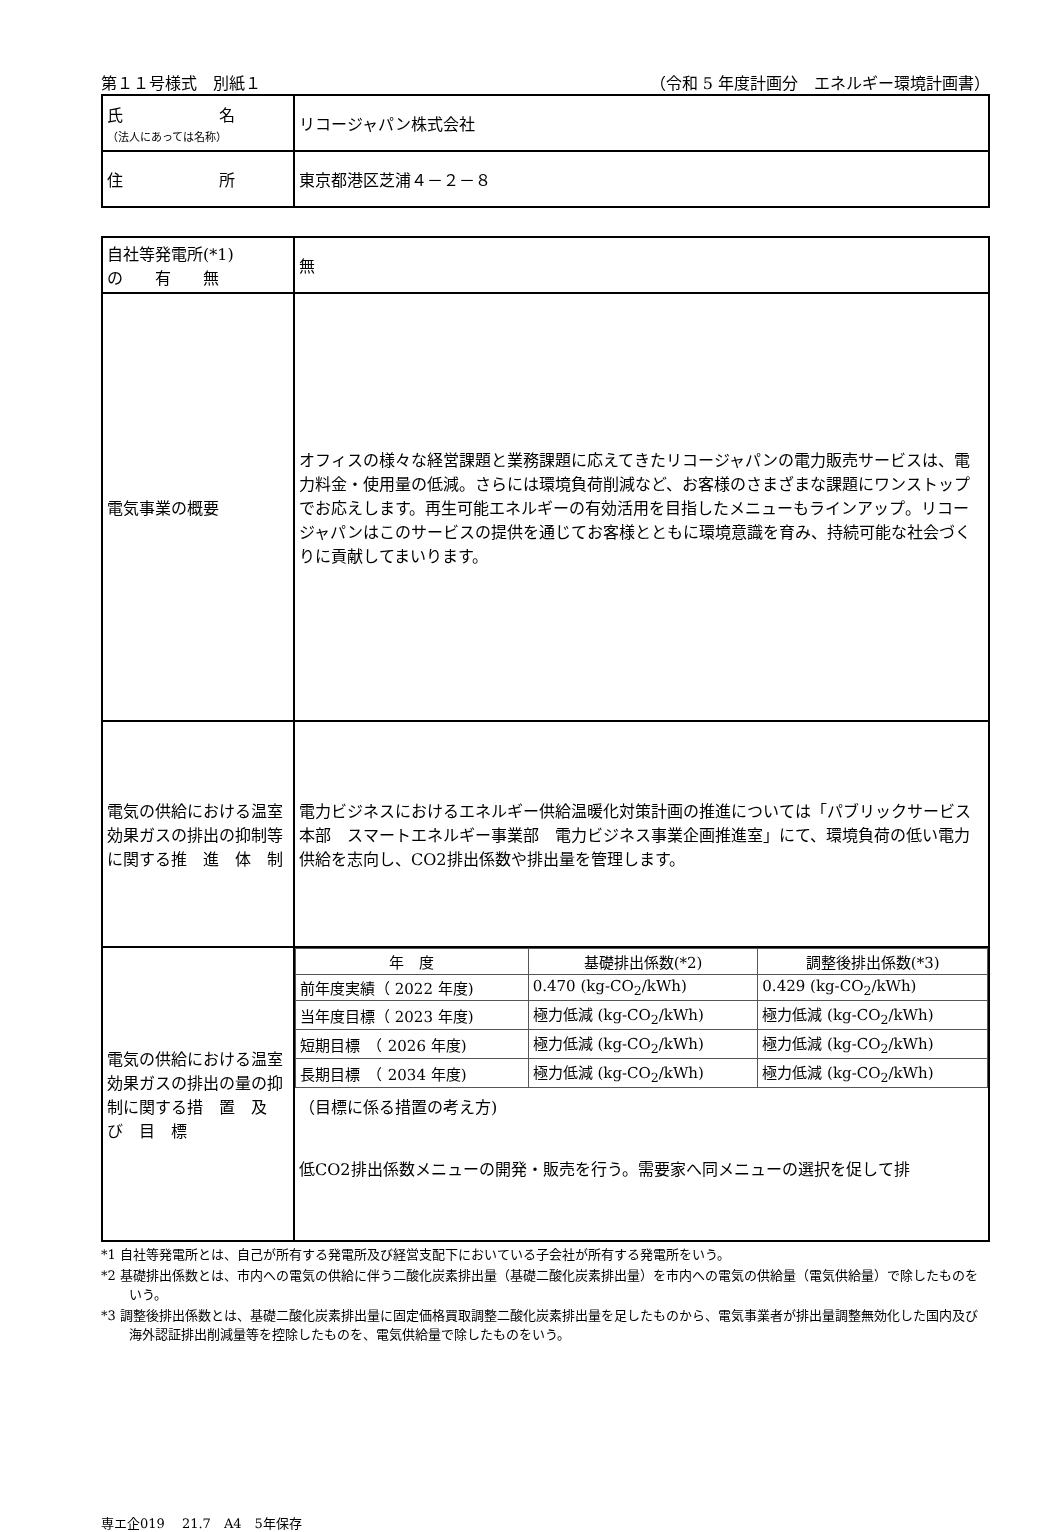第１１号様式　別紙１ （令和 5 年度計画分　エネルギー環境計画書）
| 氏 名 （法人にあっては名称） | リコージャパン株式会社 |
| 住 所 | 東京都港区芝浦４－２－８ |
| 自社等発電所(*1) の 有 無 | 無 |
| 電気事業の概要 | オフィスの様々な経営課題と業務課題に応えてきたリコージャパンの電力販売サービスは、電力料金・使用量の低減。さらには環境負荷削減など、お客様のさまざまな課題にワンストップでお応えします。再生可能エネルギーの有効活用を目指したメニューもラインアップ。リコージャパンはこのサービスの提供を通じてお客様とともに環境意識を育み、持続可能な社会づくりに貢献してまいります。 |
| 電気の供給における温室効果ガスの排出の抑制等に関する推 進 体 制 | 電力ビジネスにおけるエネルギー供給温暖化対策計画の推進については「パブリックサービス本部 スマートエネルギー事業部 電力ビジネス事業企画推進室」にて、環境負荷の低い電力供給を志向し、CO2排出係数や排出量を管理します。 |
| 電気の供給における温室効果ガスの排出の量の抑制に関する措 置 及 び 目 標 | / 年 度 / 基礎排出係数(*2) / 調整後排出係数(*3) / / 前年度実績（ 2022 年度) / 0.470 (kg-CO<sub>2</sub>/kWh) / 0.429 (kg-CO<sub>2</sub>/kWh) / / 当年度目標（ 2023 年度) / 極力低減 (kg-CO<sub>2</sub>/kWh) / 極力低減 (kg-CO<sub>2</sub>/kWh) / / 短期目標 （ 2026 年度) / 極力低減 (kg-CO<sub>2</sub>/kWh) / 極力低減 (kg-CO<sub>2</sub>/kWh) / / 長期目標 （ 2034 年度) / 極力低減 (kg-CO<sub>2</sub>/kWh) / 極力低減 (kg-CO<sub>2</sub>/kWh) / （目標に係る措置の考え方) 低CO2排出係数メニューの開発・販売を行う。需要家へ同メニューの選択を促して排 |
*1 自社等発電所とは、自己が所有する発電所及び経営支配下においている子会社が所有する発電所をいう。
*2 基礎排出係数とは、市内への電気の供給に伴う二酸化炭素排出量（基礎二酸化炭素排出量）を市内への電気の供給量（電気供給量）で除したものをいう。
*3 調整後排出係数とは、基礎二酸化炭素排出量に固定価格買取調整二酸化炭素排出量を足したものから、電気事業者が排出量調整無効化した国内及び海外認証排出削減量等を控除したものを、電気供給量で除したものをいう。
専エ企019　 21.7　A4　5年保存